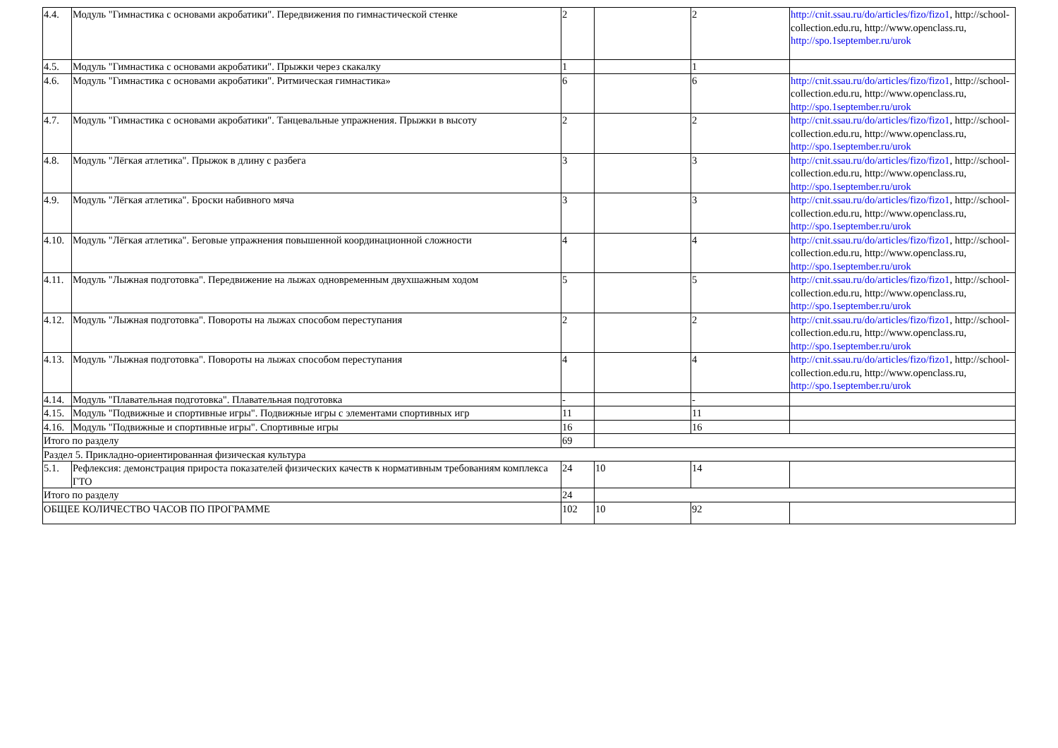| 4.4. | Модуль "Гимнастика с основами акробатики". Передвижения по гимнастической стенке | 2 | | 2 | http://cnit.ssau.ru/do/articles/fizo/fizo1 , http://school-collection.edu.ru, http://www.openclass.ru, http://spo.1september.ru/urok |
| 4.5. | Модуль "Гимнастика с основами акробатики". Прыжки через скакалку | 1 | | 1 | |
| 4.6. | Модуль "Гимнастика с основами акробатики". Ритмическая гимнастика» | 6 | | 6 | http://cnit.ssau.ru/do/articles/fizo/fizo1 , http://school-collection.edu.ru, http://www.openclass.ru, http://spo.1september.ru/urok |
| 4.7. | Модуль "Гимнастика с основами акробатики". Танцевальные упражнения. Прыжки в высоту | 2 | | 2 | http://cnit.ssau.ru/do/articles/fizo/fizo1 , http://school-collection.edu.ru, http://www.openclass.ru, http://spo.1september.ru/urok |
| 4.8. | Модуль "Лёгкая атлетика". Прыжок в длину с разбега | 3 | | 3 | http://cnit.ssau.ru/do/articles/fizo/fizo1 , http://school-collection.edu.ru, http://www.openclass.ru, http://spo.1september.ru/urok |
| 4.9. | Модуль "Лёгкая атлетика". Броски набивного мяча | 3 | | 3 | http://cnit.ssau.ru/do/articles/fizo/fizo1 , http://school-collection.edu.ru, http://www.openclass.ru, http://spo.1september.ru/urok |
| 4.10. | Модуль "Лёгкая атлетика". Беговые упражнения повышенной координационной сложности | 4 | | 4 | http://cnit.ssau.ru/do/articles/fizo/fizo1 , http://school-collection.edu.ru, http://www.openclass.ru, http://spo.1september.ru/urok |
| 4.11. | Модуль "Лыжная подготовка". Передвижение на лыжах одновременным двухшажным ходом | 5 | | 5 | http://cnit.ssau.ru/do/articles/fizo/fizo1 , http://school-collection.edu.ru, http://www.openclass.ru, http://spo.1september.ru/urok |
| 4.12. | Модуль "Лыжная подготовка". Повороты на лыжах способом переступания | 2 | | 2 | http://cnit.ssau.ru/do/articles/fizo/fizo1 , http://school-collection.edu.ru, http://www.openclass.ru, http://spo.1september.ru/urok |
| 4.13. | Модуль "Лыжная подготовка". Повороты на лыжах способом переступания | 4 | | 4 | http://cnit.ssau.ru/do/articles/fizo/fizo1 , http://school-collection.edu.ru, http://www.openclass.ru, http://spo.1september.ru/urok |
| 4.14. | Модуль "Плавательная подготовка". Плавательная подготовка | - | | - | |
| 4.15. | Модуль "Подвижные и спортивные игры". Подвижные игры с элементами спортивных игр | 11 | | 11 | |
| 4.16. | Модуль "Подвижные и спортивные игры". Спортивные игры | 16 | | 16 | |
| Итого по разделу | | 69 | | | |
| Раздел 5. Прикладно-ориентированная физическая культура | | | | | |
| 5.1. | Рефлексия: демонстрация прироста показателей физических качеств к нормативным требованиям комплекса ГТО | 24 | 10 | 14 | |
| Итого по разделу | | 24 | | | |
| ОБЩЕЕ КОЛИЧЕСТВО ЧАСОВ ПО ПРОГРАММЕ | | 102 | 10 | 92 | |